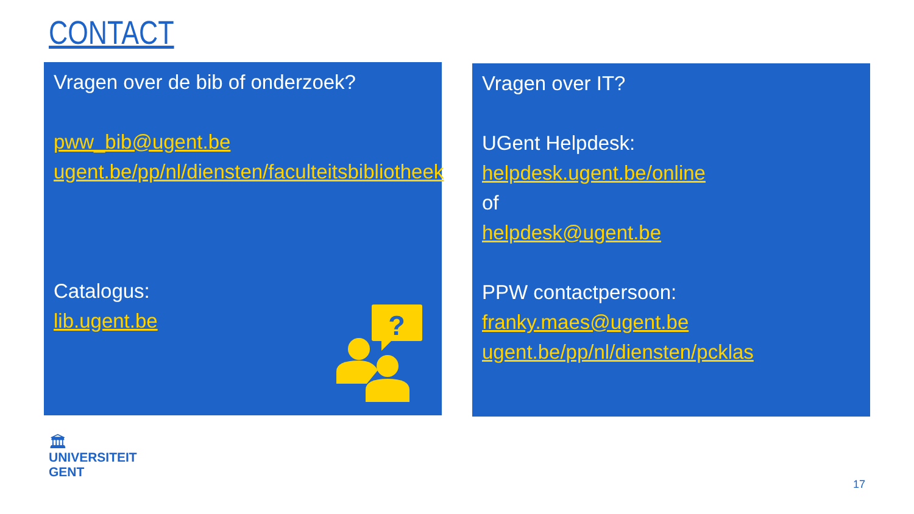CONTACT
Vragen over de bib of onderzoek?
pww_bib@ugent.be
ugent.be/pp/nl/diensten/faculteitsbibliotheek
Catalogus:
lib.ugent.be
?
Vragen over IT?
UGent Helpdesk:
helpdesk.ugent.be/online
of
helpdesk@ugent.be
PPW contactpersoon:
franky.maes@ugent.be
ugent.be/pp/nl/diensten/pcklas
🏛
UNIVERSITEIT
GENT
17